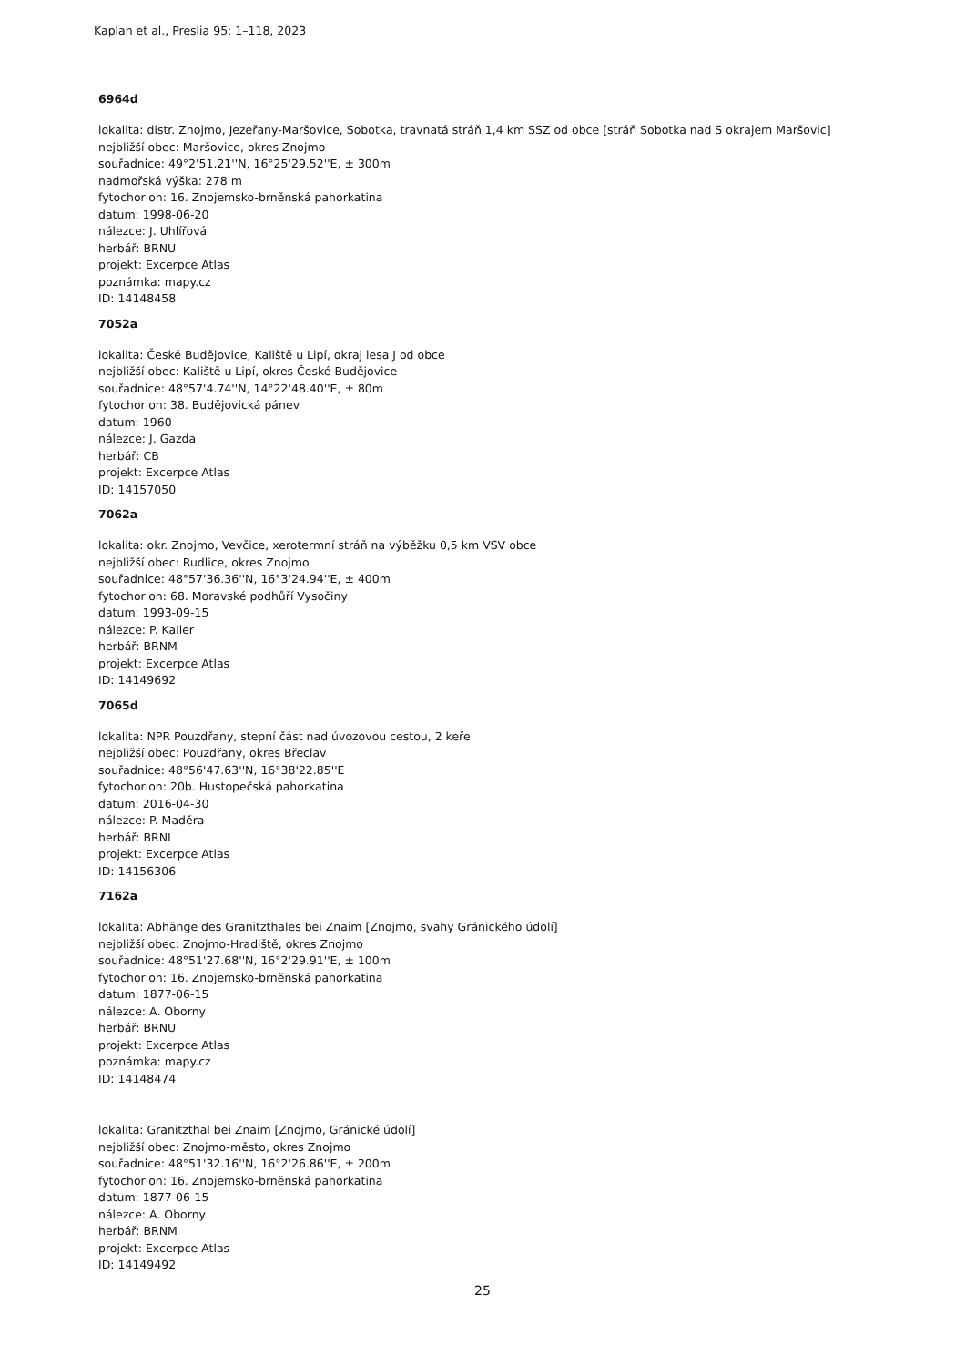Kaplan et al., Preslia 95: 1–118, 2023
6964d
lokalita: distr. Znojmo, Jezeřany-Maršovice, Sobotka, travnatá stráň 1,4 km SSZ od obce [stráň Sobotka nad S okrajem Maršovic]
nejbližší obec: Maršovice, okres Znojmo
souřadnice: 49°2'51.21''N, 16°25'29.52''E, ± 300m
nadmořská výška: 278 m
fytochorion: 16. Znojemsko-brněnská pahorkatina
datum: 1998-06-20
nálezce: J. Uhlířová
herbář: BRNU
projekt: Excerpce Atlas
poznámka: mapy.cz
ID: 14148458
7052a
lokalita: České Budějovice, Kaliště u Lipí, okraj lesa J od obce
nejbližší obec: Kaliště u Lipí, okres České Budějovice
souřadnice: 48°57'4.74''N, 14°22'48.40''E, ± 80m
fytochorion: 38. Budějovická pánev
datum: 1960
nálezce: J. Gazda
herbář: CB
projekt: Excerpce Atlas
ID: 14157050
7062a
lokalita: okr. Znojmo, Vevčice, xerotermní stráň na výběžku 0,5 km VSV obce
nejbližší obec: Rudlice, okres Znojmo
souřadnice: 48°57'36.36''N, 16°3'24.94''E, ± 400m
fytochorion: 68. Moravské podhůří Vysočiny
datum: 1993-09-15
nálezce: P. Kailer
herbář: BRNM
projekt: Excerpce Atlas
ID: 14149692
7065d
lokalita: NPR Pouzdřany, stepní část nad úvozovou cestou, 2 keře
nejbližší obec: Pouzdřany, okres Břeclav
souřadnice: 48°56'47.63''N, 16°38'22.85''E
fytochorion: 20b. Hustopečská pahorkatina
datum: 2016-04-30
nálezce: P. Maděra
herbář: BRNL
projekt: Excerpce Atlas
ID: 14156306
7162a
lokalita: Abhänge des Granitzthales bei Znaim [Znojmo, svahy Gránického údolí]
nejbližší obec: Znojmo-Hradiště, okres Znojmo
souřadnice: 48°51'27.68''N, 16°2'29.91''E, ± 100m
fytochorion: 16. Znojemsko-brněnská pahorkatina
datum: 1877-06-15
nálezce: A. Oborny
herbář: BRNU
projekt: Excerpce Atlas
poznámka: mapy.cz
ID: 14148474
lokalita: Granitzthal bei Znaim [Znojmo, Gránické údolí]
nejbližší obec: Znojmo-město, okres Znojmo
souřadnice: 48°51'32.16''N, 16°2'26.86''E, ± 200m
fytochorion: 16. Znojemsko-brněnská pahorkatina
datum: 1877-06-15
nálezce: A. Oborny
herbář: BRNM
projekt: Excerpce Atlas
ID: 14149492
25